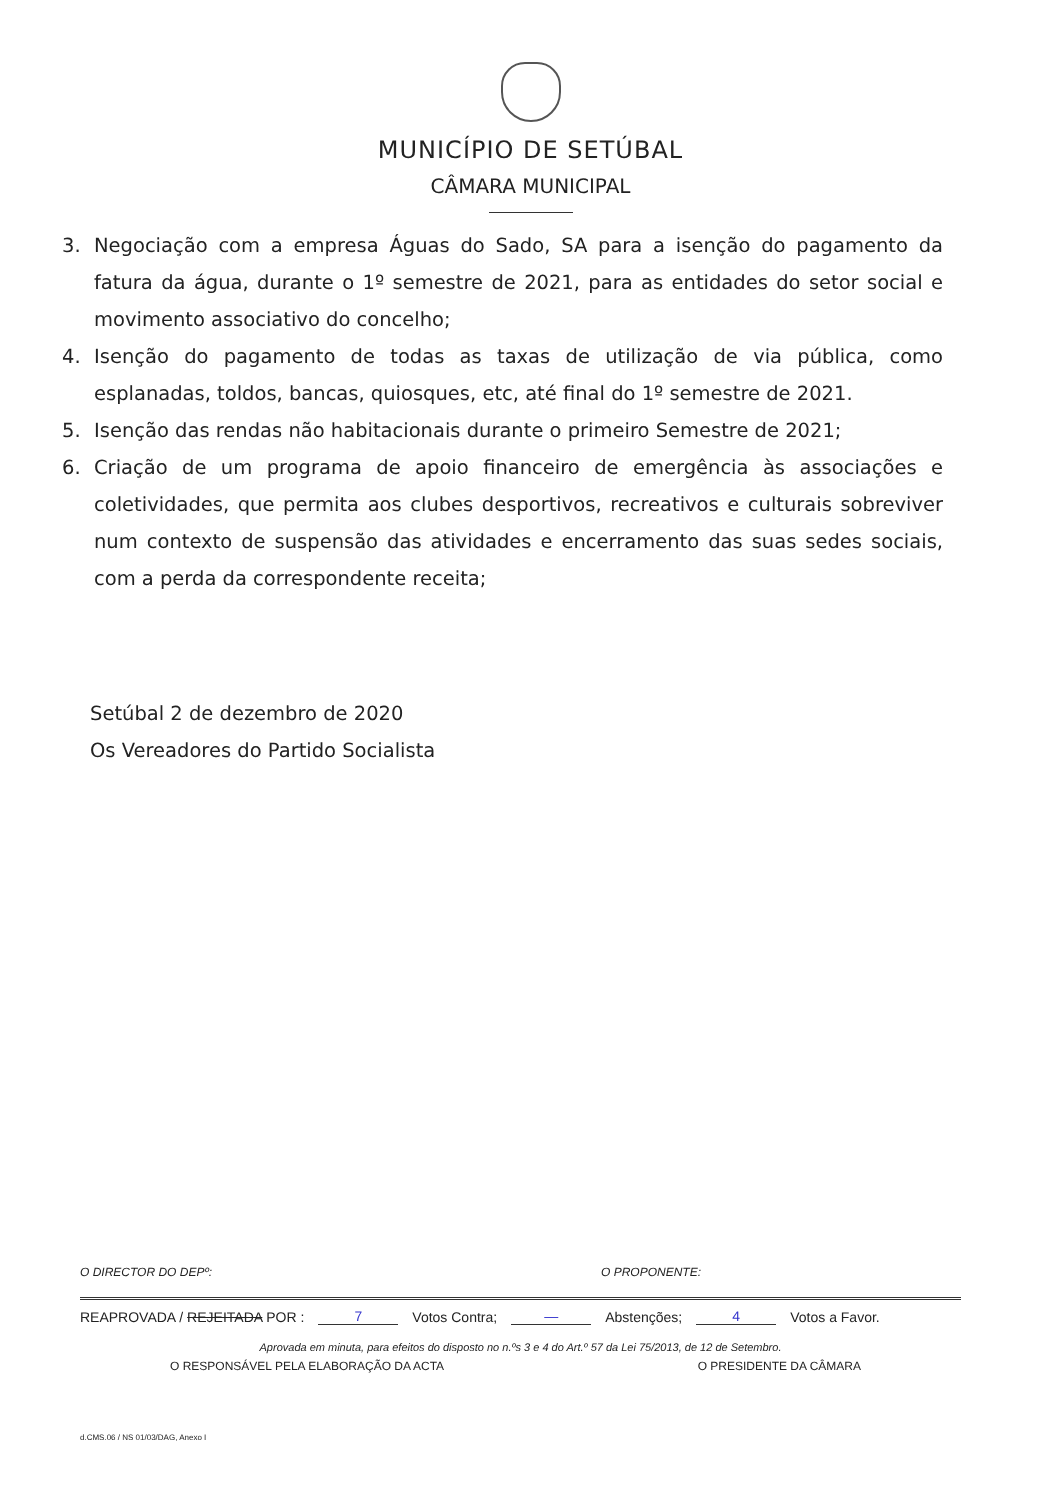MUNICÍPIO DE SETÚBAL
CÂMARA MUNICIPAL
3. Negociação com a empresa Águas do Sado, SA para a isenção do pagamento da fatura da água, durante o 1º semestre de 2021, para as entidades do setor social e movimento associativo do concelho;
4. Isenção do pagamento de todas as taxas de utilização de via pública, como esplanadas, toldos, bancas, quiosques, etc, até final do 1º semestre de 2021.
5. Isenção das rendas não habitacionais durante o primeiro Semestre de 2021;
6. Criação de um programa de apoio financeiro de emergência às associações e coletividades, que permita aos clubes desportivos, recreativos e culturais sobreviver num contexto de suspensão das atividades e encerramento das suas sedes sociais, com a perda da correspondente receita;
Setúbal 2 de dezembro de 2020
Os Vereadores do Partido Socialista
O DIRECTOR DO DEPº: O PROPONENTE:
REAPROVADA / REJEITADA POR : 7 Votos Contra; — Abstenções; 4 Votos a Favor.
Aprovada em minuta, para efeitos do disposto no n.ºs 3 e 4 do Art.º 57 da Lei 75/2013, de 12 de Setembro.
O RESPONSÁVEL PELA ELABORAÇÃO DA ACTA O PRESIDENTE DA CÂMARA
d.CMS.06 / NS 01/03/DAG, Anexo I